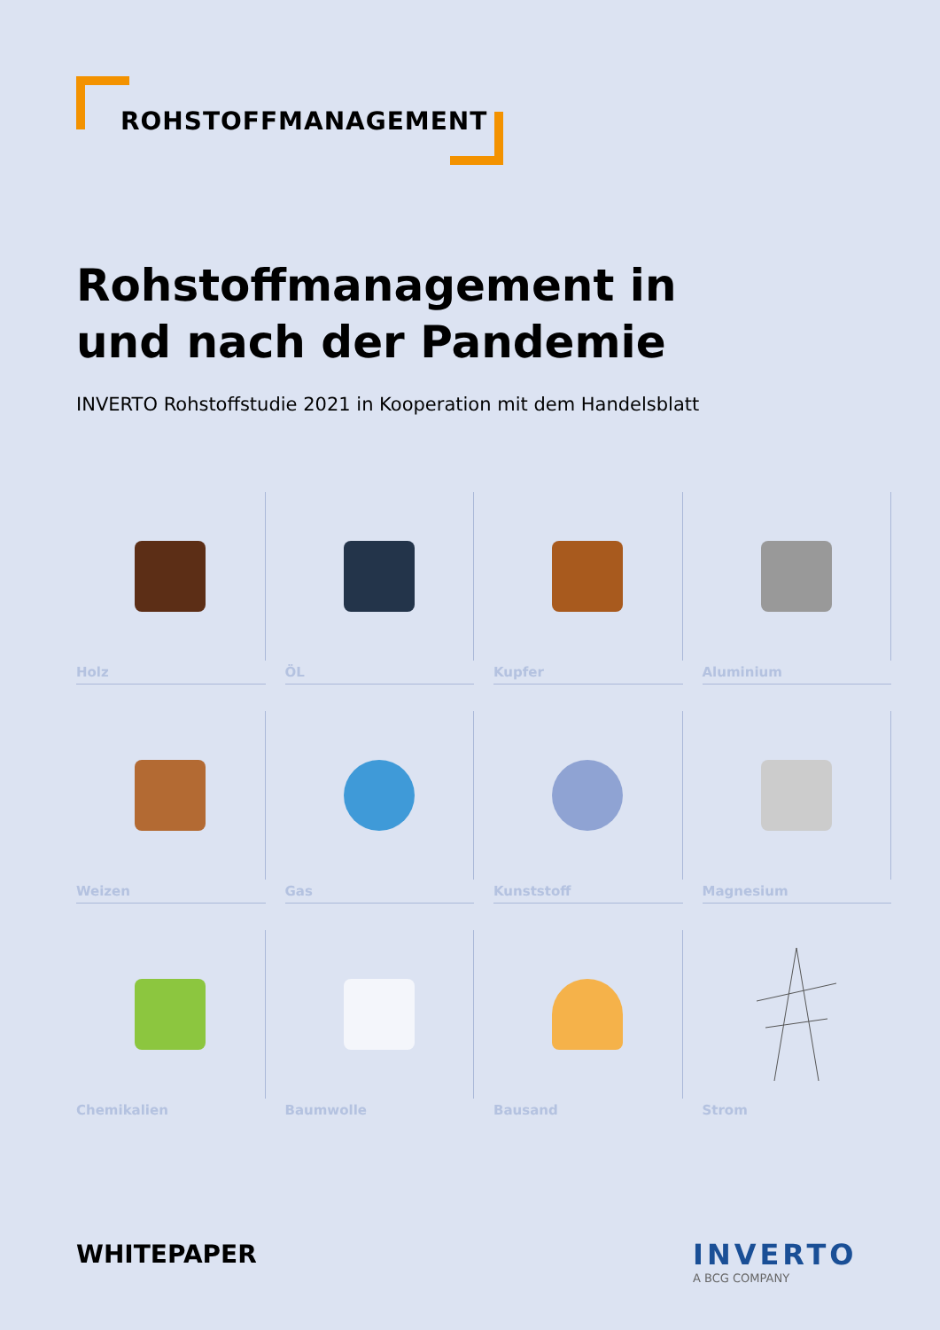ROHSTOFFMANAGEMENT
Rohstoffmanagement in und nach der Pandemie
INVERTO Rohstoffstudie 2021 in Kooperation mit dem Handelsblatt
Holz
ÖL
Kupfer
Aluminium
Weizen
Gas
Kunststoff
Magnesium
Chemikalien
Baumwolle
Bausand
Strom
WHITEPAPER
INVERTO
A BCG COMPANY